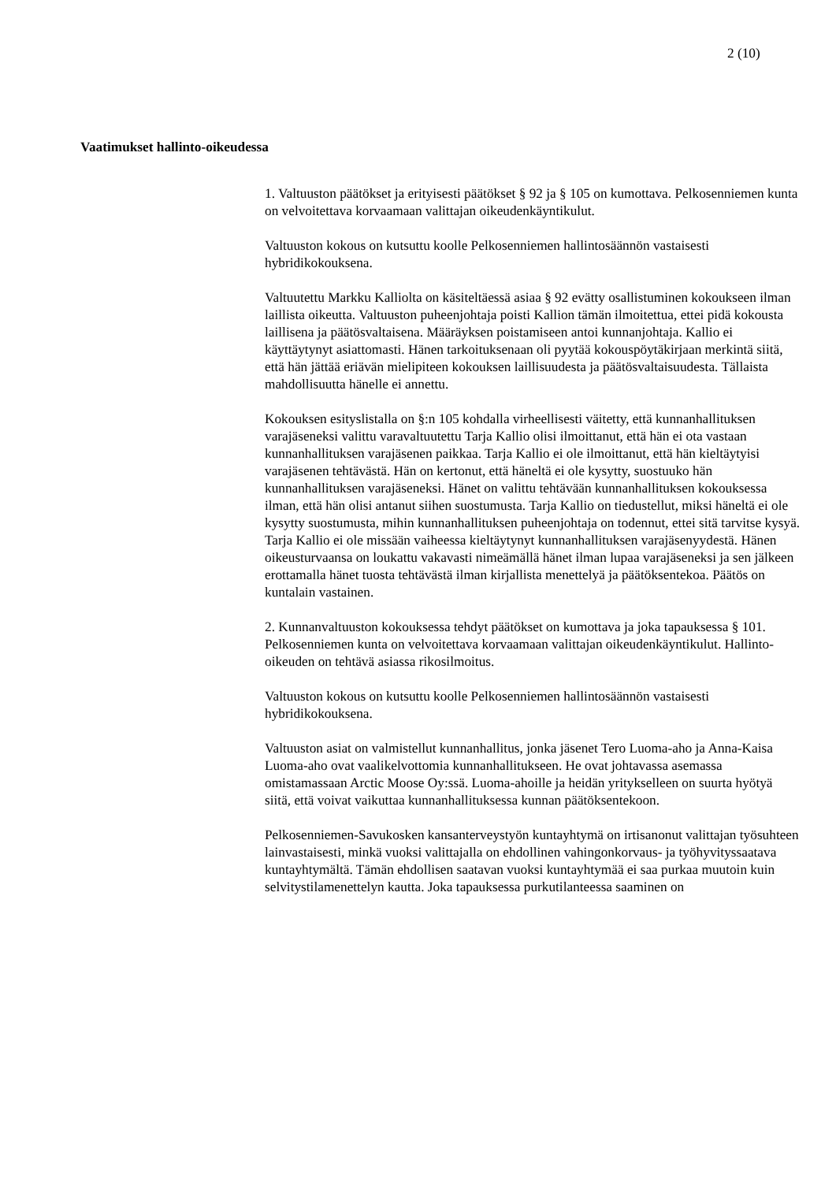2 (10)
Vaatimukset hallinto-oikeudessa
1. Valtuuston päätökset ja erityisesti päätökset § 92 ja § 105 on kumottava. Pelkosenniemen kunta on velvoitettava korvaamaan valittajan oikeudenkäyntikulut.
Valtuuston kokous on kutsuttu koolle Pelkosenniemen hallintosäännön vastaisesti hybridikokouksena.
Valtuutettu Markku Kalliolta on käsiteltäessä asiaa § 92 evätty osallistuminen kokoukseen ilman laillista oikeutta. Valtuuston puheenjohtaja poisti Kallion tämän ilmoitettua, ettei pidä kokousta laillisena ja päätösvaltaisena. Määräyksen poistamiseen antoi kunnanjohtaja. Kallio ei käyttäytynyt asiattomasti. Hänen tarkoituksenaan oli pyytää kokouspöytäkirjaan merkintä siitä, että hän jättää eriävän mielipiteen kokouksen laillisuudesta ja päätösvaltaisuudesta. Tällaista mahdollisuutta hänelle ei annettu.
Kokouksen esityslistalla on §:n 105 kohdalla virheellisesti väitetty, että kunnanhallituksen varajäseneksi valittu varavaltuutettu Tarja Kallio olisi ilmoittanut, että hän ei ota vastaan kunnanhallituksen varajäsenen paikkaa. Tarja Kallio ei ole ilmoittanut, että hän kieltäytyisi varajäsenen tehtävästä. Hän on kertonut, että häneltä ei ole kysytty, suostuuko hän kunnanhallituksen varajäseneksi. Hänet on valittu tehtävään kunnanhallituksen kokouksessa ilman, että hän olisi antanut siihen suostumusta. Tarja Kallio on tiedustellut, miksi häneltä ei ole kysytty suostumusta, mihin kunnanhallituksen puheenjohtaja on todennut, ettei sitä tarvitse kysyä. Tarja Kallio ei ole missään vaiheessa kieltäytynyt kunnanhallituksen varajäsenyydestä. Hänen oikeusturvaansa on loukattu vakavasti nimeämällä hänet ilman lupaa varajäseneksi ja sen jälkeen erottamalla hänet tuosta tehtävästä ilman kirjallista menettelyä ja päätöksentekoa. Päätös on kuntalain vastainen.
2. Kunnanvaltuuston kokouksessa tehdyt päätökset on kumottava ja joka tapauksessa § 101. Pelkosenniemen kunta on velvoitettava korvaamaan valittajan oikeudenkäyntikulut. Hallinto-oikeuden on tehtävä asiassa rikosilmoitus.
Valtuuston kokous on kutsuttu koolle Pelkosenniemen hallintosäännön vastaisesti hybridikokouksena.
Valtuuston asiat on valmistellut kunnanhallitus, jonka jäsenet Tero Luoma-aho ja Anna-Kaisa Luoma-aho ovat vaalikelvottomia kunnanhallitukseen. He ovat johtavassa asemassa omistamassaan Arctic Moose Oy:ssä. Luoma-ahoille ja heidän yritykselleen on suurta hyötyä siitä, että voivat vaikuttaa kunnanhallituksessa kunnan päätöksentekoon.
Pelkosenniemen-Savukosken kansanterveystyön kuntayhtymä on irtisanonut valittajan työsuhteen lainvastaisesti, minkä vuoksi valittajalla on ehdollinen vahingonkorvaus- ja työhyvityssaatava kuntayhtymältä. Tämän ehdollisen saatavan vuoksi kuntayhtymää ei saa purkaa muutoin kuin selvitystilamenettelyn kautta. Joka tapauksessa purkutilanteessa saaminen on